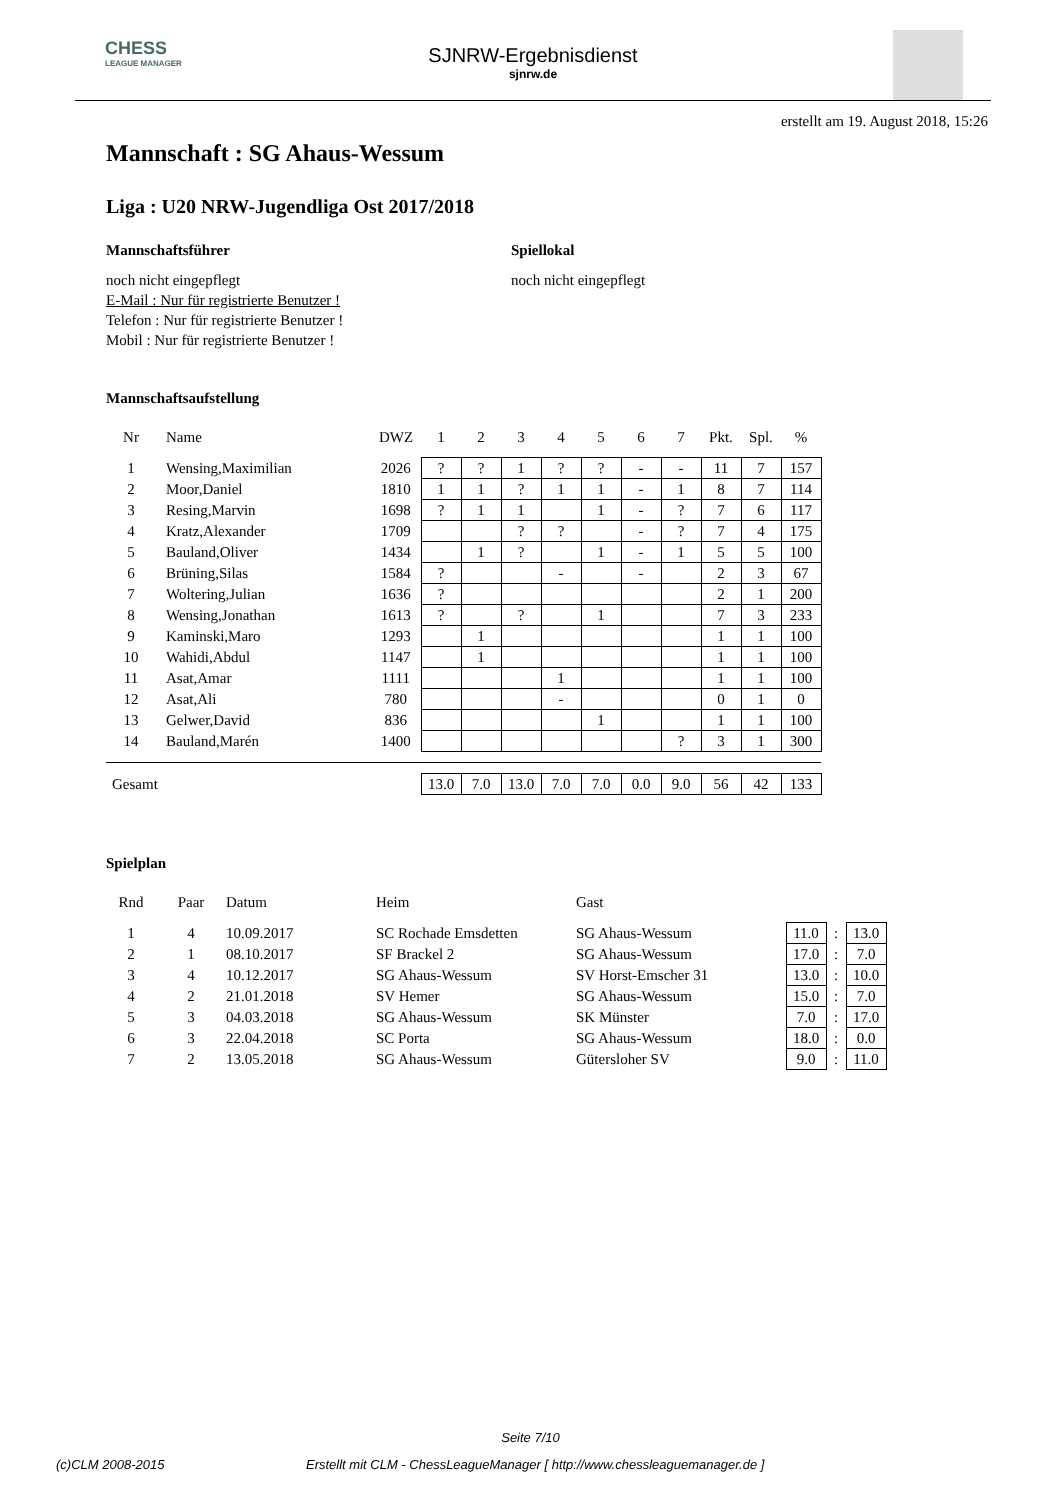CHESS
LEAGUE MANAGER
SJNRW-Ergebnisdienst
sjnrw.de
erstellt am 19. August 2018, 15:26
Mannschaft : SG Ahaus-Wessum
Liga : U20 NRW-Jugendliga Ost 2017/2018
Mannschaftsführer
noch nicht eingepflegt
E-Mail : Nur für registrierte Benutzer !
Telefon : Nur für registrierte Benutzer !
Mobil : Nur für registrierte Benutzer !
Spiellokal
noch nicht eingepflegt
Mannschaftsaufstellung
| Nr | Name | DWZ | 1 | 2 | 3 | 4 | 5 | 6 | 7 | Pkt. | Spl. | % |
| --- | --- | --- | --- | --- | --- | --- | --- | --- | --- | --- | --- | --- |
| 1 | Wensing,Maximilian | 2026 | ? | ? | 1 | ? | ? | - | - | 11 | 7 | 157 |
| 2 | Moor,Daniel | 1810 | 1 | 1 | ? | 1 | 1 | - | 1 | 8 | 7 | 114 |
| 3 | Resing,Marvin | 1698 | ? | 1 | 1 | | 1 | - | ? | 7 | 6 | 117 |
| 4 | Kratz,Alexander | 1709 | | | ? | ? | | - | ? | 7 | 4 | 175 |
| 5 | Bauland,Oliver | 1434 | | 1 | ? | | 1 | - | 1 | 5 | 5 | 100 |
| 6 | Brüning,Silas | 1584 | ? | | | - | | - | | 2 | 3 | 67 |
| 7 | Woltering,Julian | 1636 | ? | | | | | | | 2 | 1 | 200 |
| 8 | Wensing,Jonathan | 1613 | ? | | ? | | 1 | | | 7 | 3 | 233 |
| 9 | Kaminski,Maro | 1293 | | 1 | | | | | | 1 | 1 | 100 |
| 10 | Wahidi,Abdul | 1147 | | 1 | | | | | | 1 | 1 | 100 |
| 11 | Asat,Amar | 1111 | | | | 1 | | | | 1 | 1 | 100 |
| 12 | Asat,Ali | 780 | | | | - | | | | 0 | 1 | 0 |
| 13 | Gelwer,David | 836 | | | | | 1 | | | 1 | 1 | 100 |
| 14 | Bauland,Marén | 1400 | | | | | | | ? | 3 | 1 | 300 |
| Gesamt | | | 13.0 | 7.0 | 13.0 | 7.0 | 7.0 | 0.0 | 9.0 | 56 | 42 | 133 |
Spielplan
| Rnd | Paar | Datum | Heim | Gast | | | |
| --- | --- | --- | --- | --- | --- | --- | --- |
| 1 | 4 | 10.09.2017 | SC Rochade Emsdetten | SG Ahaus-Wessum | 11.0 | : | 13.0 |
| 2 | 1 | 08.10.2017 | SF Brackel 2 | SG Ahaus-Wessum | 17.0 | : | 7.0 |
| 3 | 4 | 10.12.2017 | SG Ahaus-Wessum | SV Horst-Emscher 31 | 13.0 | : | 10.0 |
| 4 | 2 | 21.01.2018 | SV Hemer | SG Ahaus-Wessum | 15.0 | : | 7.0 |
| 5 | 3 | 04.03.2018 | SG Ahaus-Wessum | SK Münster | 7.0 | : | 17.0 |
| 6 | 3 | 22.04.2018 | SC Porta | SG Ahaus-Wessum | 18.0 | : | 0.0 |
| 7 | 2 | 13.05.2018 | SG Ahaus-Wessum | Gütersloher SV | 9.0 | : | 11.0 |
Seite 7/10
(c)CLM 2008-2015 Erstellt mit CLM - ChessLeagueManager [ http://www.chessleaguemanager.de ]